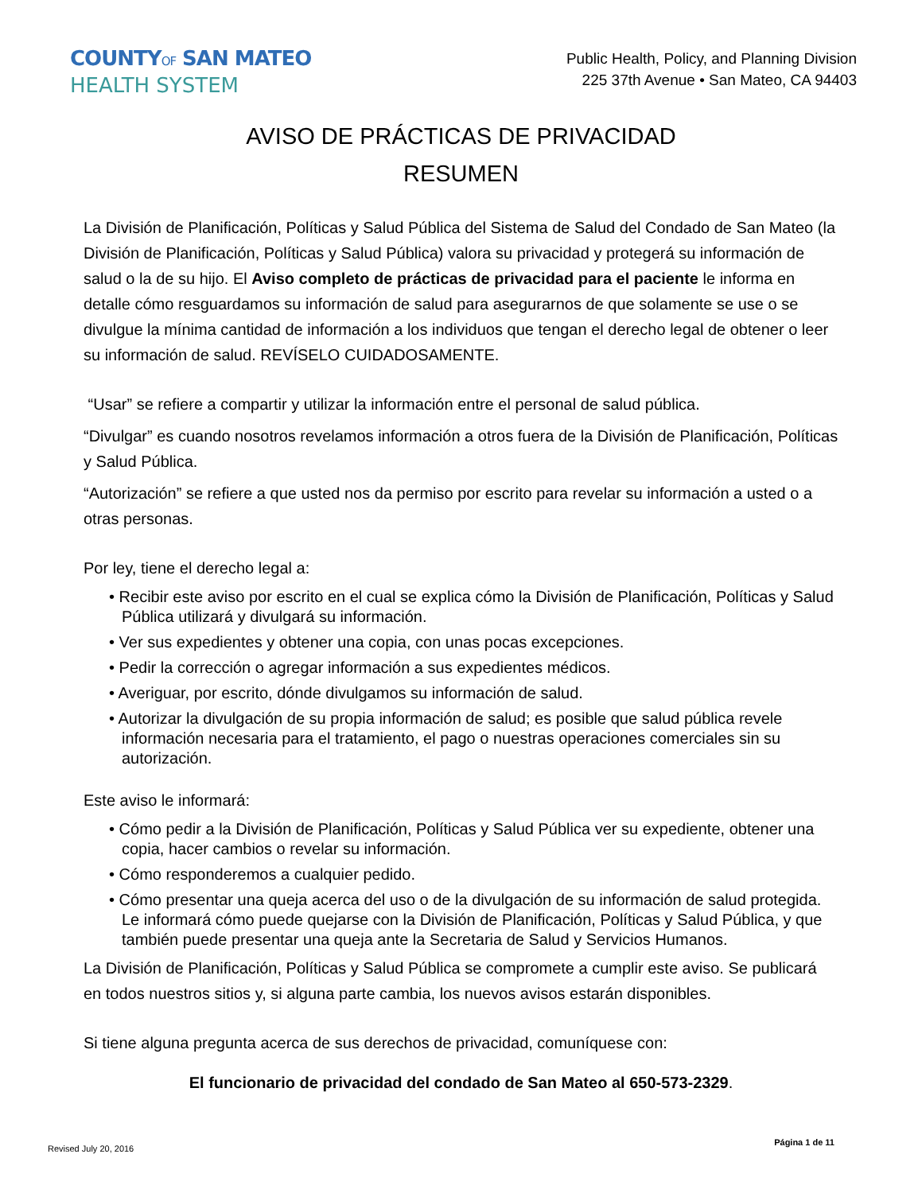COUNTYOF SAN MATEO
HEALTH SYSTEM
Public Health, Policy, and Planning Division
225 37th Avenue • San Mateo, CA 94403
AVISO DE PRÁCTICAS DE PRIVACIDAD
RESUMEN
La División de Planificación, Políticas y Salud Pública del Sistema de Salud del Condado de San Mateo (la División de Planificación, Políticas y Salud Pública) valora su privacidad y protegerá su información de salud o la de su hijo. El Aviso completo de prácticas de privacidad para el paciente le informa en detalle cómo resguardamos su información de salud para asegurarnos de que solamente se use o se divulgue la mínima cantidad de información a los individuos que tengan el derecho legal de obtener o leer su información de salud. REVÍSELO CUIDADOSAMENTE.
“Usar” se refiere a compartir y utilizar la información entre el personal de salud pública.
“Divulgar” es cuando nosotros revelamos información a otros fuera de la División de Planificación, Políticas y Salud Pública.
“Autorización” se refiere a que usted nos da permiso por escrito para revelar su información a usted o a otras personas.
Por ley, tiene el derecho legal a:
• Recibir este aviso por escrito en el cual se explica cómo la División de Planificación, Políticas y Salud Pública utilizará y divulgará su información.
• Ver sus expedientes y obtener una copia, con unas pocas excepciones.
• Pedir la corrección o agregar información a sus expedientes médicos.
• Averiguar, por escrito, dónde divulgamos su información de salud.
• Autorizar la divulgación de su propia información de salud; es posible que salud pública revele información necesaria para el tratamiento, el pago o nuestras operaciones comerciales sin su autorización.
Este aviso le informará:
• Cómo pedir a la División de Planificación, Políticas y Salud Pública ver su expediente, obtener una copia, hacer cambios o revelar su información.
• Cómo responderemos a cualquier pedido.
• Cómo presentar una queja acerca del uso o de la divulgación de su información de salud protegida. Le informará cómo puede quejarse con la División de Planificación, Políticas y Salud Pública, y que también puede presentar una queja ante la Secretaria de Salud y Servicios Humanos.
La División de Planificación, Políticas y Salud Pública se compromete a cumplir este aviso. Se publicará en todos nuestros sitios y, si alguna parte cambia, los nuevos avisos estarán disponibles.
Si tiene alguna pregunta acerca de sus derechos de privacidad, comuníquese con:
El funcionario de privacidad del condado de San Mateo al 650-573-2329.
Revised July 20, 2016 Página 1 de 11